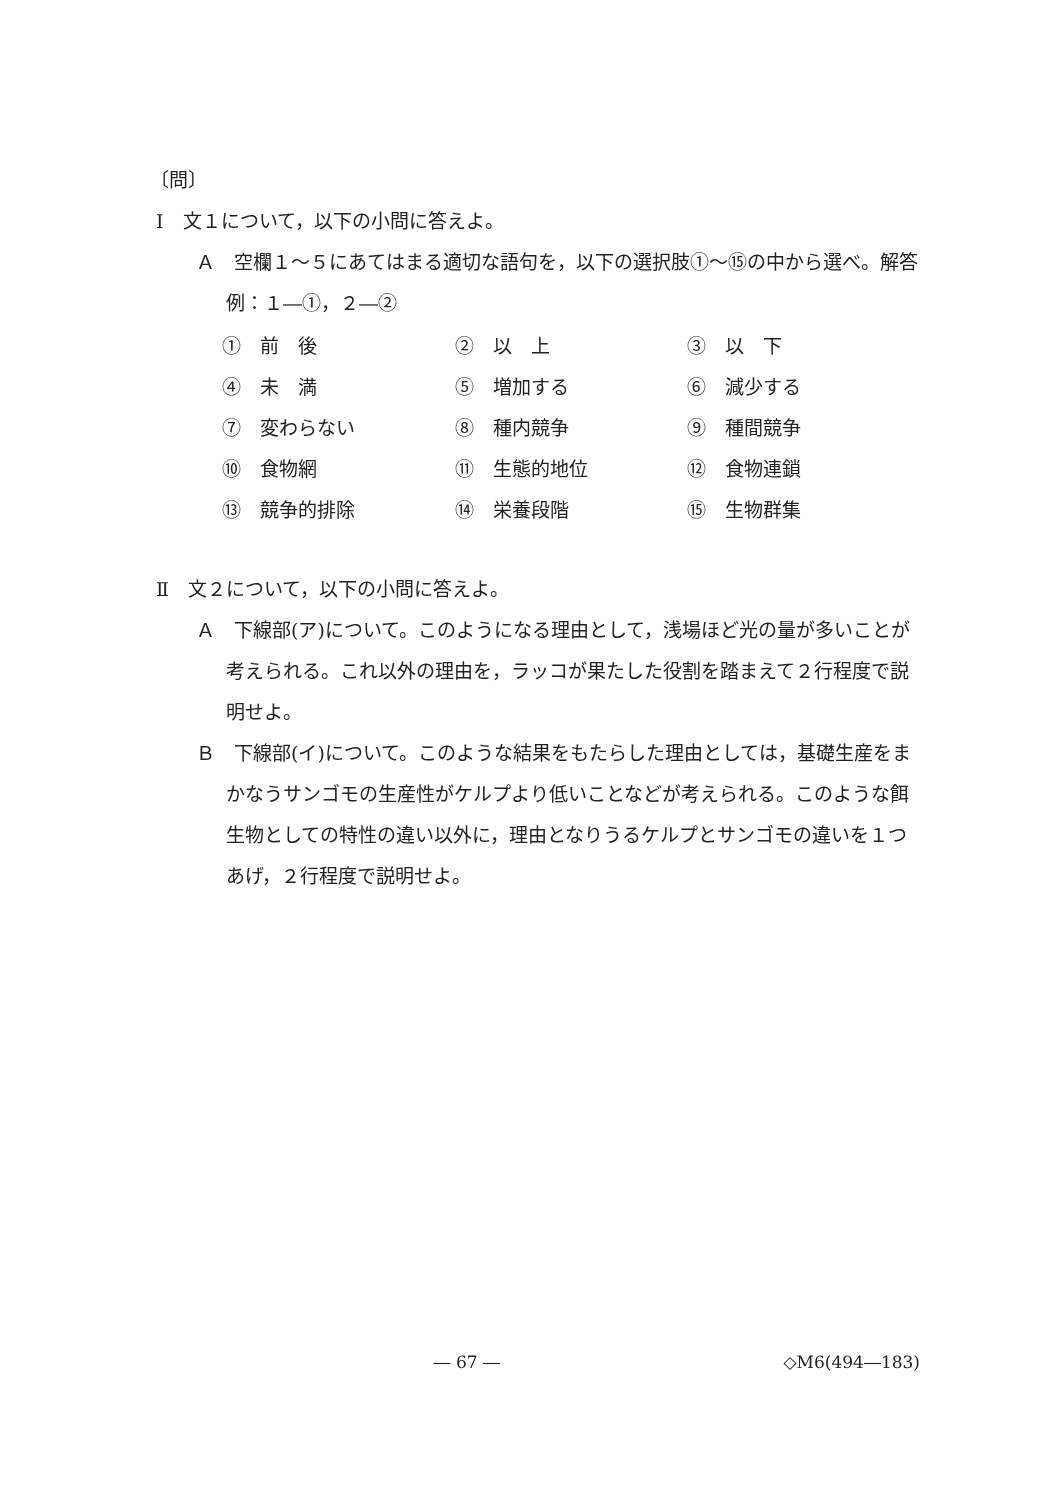〔問〕
Ⅰ　文１について，以下の小問に答えよ。
Ａ　空欄１～５にあてはまる適切な語句を，以下の選択肢①～⑮の中から選べ。解答例：１―①，２―②
| ① 前 後 | ② 以 上 | ③ 以 下 |
| ④ 未 満 | ⑤ 増加する | ⑥ 減少する |
| ⑦ 変わらない | ⑧ 種内競争 | ⑨ 種間競争 |
| ⑩ 食物網 | ⑪ 生態的地位 | ⑫ 食物連鎖 |
| ⑬ 競争的排除 | ⑭ 栄養段階 | ⑮ 生物群集 |
Ⅱ　文２について，以下の小問に答えよ。
Ａ　下線部(ア)について。このようになる理由として，浅場ほど光の量が多いことが考えられる。これ以外の理由を，ラッコが果たした役割を踏まえて２行程度で説明せよ。
Ｂ　下線部(イ)について。このような結果をもたらした理由としては，基礎生産をまかなうサンゴモの生産性がケルプより低いことなどが考えられる。このような餌生物としての特性の違い以外に，理由となりうるケルプとサンゴモの違いを１つあげ，２行程度で説明せよ。
― 67 ― ◇M6(494―183)